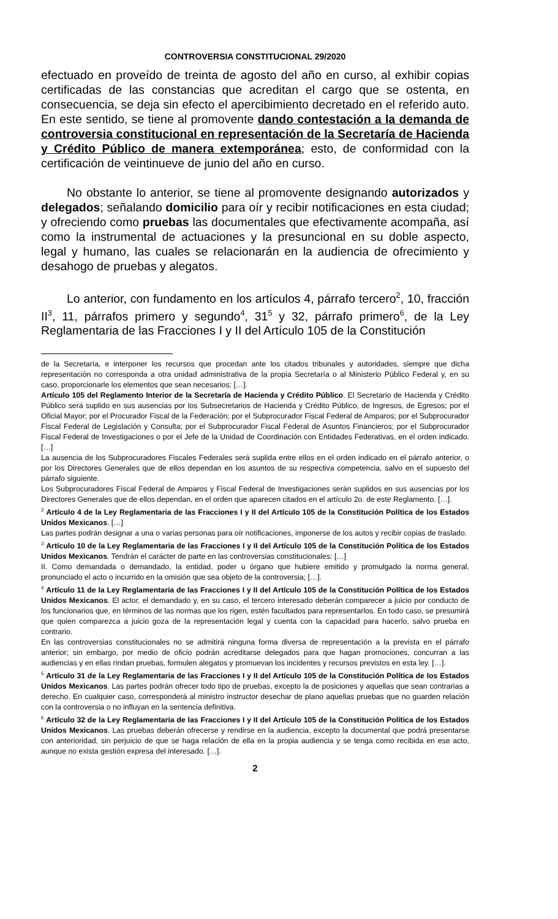CONTROVERSIA CONSTITUCIONAL 29/2020
efectuado en proveído de treinta de agosto del año en curso, al exhibir copias certificadas de las constancias que acreditan el cargo que se ostenta, en consecuencia, se deja sin efecto el apercibimiento decretado en el referido auto. En este sentido, se tiene al promovente dando contestación a la demanda de controversia constitucional en representación de la Secretaría de Hacienda y Crédito Público de manera extemporánea; esto, de conformidad con la certificación de veintinueve de junio del año en curso.
No obstante lo anterior, se tiene al promovente designando autorizados y delegados; señalando domicilio para oír y recibir notificaciones en esta ciudad; y ofreciendo como pruebas las documentales que efectivamente acompaña, así como la instrumental de actuaciones y la presuncional en su doble aspecto, legal y humano, las cuales se relacionarán en la audiencia de ofrecimiento y desahogo de pruebas y alegatos.
Lo anterior, con fundamento en los artículos 4, párrafo tercero<sup>2</sup>, 10, fracción II<sup>3</sup>, 11, párrafos primero y segundo<sup>4</sup>, 31<sup>5</sup> y 32, párrafo primero<sup>6</sup>, de la Ley Reglamentaria de las Fracciones I y II del Artículo 105 de la Constitución
de la Secretaría, e interponer los recursos que procedan ante los citados tribunales y autoridades, siempre que dicha representación no corresponda a otra unidad administrativa de la propia Secretaría o al Ministerio Público Federal y, en su caso, proporcionarle los elementos que sean necesarios; […].
Artículo 105 del Reglamento Interior de la Secretaría de Hacienda y Crédito Público. El Secretario de Hacienda y Crédito Público será suplido en sus ausencias por los Subsecretarios de Hacienda y Crédito Público, de Ingresos, de Egresos; por el Oficial Mayor; por el Procurador Fiscal de la Federación; por el Subprocurador Fiscal Federal de Amparos; por el Subprocurador Fiscal Federal de Legislación y Consulta; por el Subprocurador Fiscal Federal de Asuntos Financieros; por el Subprocurador Fiscal Federal de Investigaciones o por el Jefe de la Unidad de Coordinación con Entidades Federativas, en el orden indicado. […]
La ausencia de los Subprocuradores Fiscales Federales será suplida entre ellos en el orden indicado en el párrafo anterior, o por los Directores Generales que de ellos dependan en los asuntos de su respectiva competencia, salvo en el supuesto del párrafo siguiente.
Los Subprocuradores Fiscal Federal de Amparos y Fiscal Federal de Investigaciones serán suplidos en sus ausencias por los Directores Generales que de ellos dependan, en el orden que aparecen citados en el artículo 2o. de este Reglamento. […].
<sup>2</sup> Artículo 4 de la Ley Reglamentaria de las Fracciones I y II del Artículo 105 de la Constitución Política de los Estados Unidos Mexicanos. […]
Las partes podrán designar a una o varias personas para oír notificaciones, imponerse de los autos y recibir copias de traslado.
<sup>3</sup> Artículo 10 de la Ley Reglamentaria de las Fracciones I y II del Artículo 105 de la Constitución Política de los Estados Unidos Mexicanos. Tendrán el carácter de parte en las controversias constitucionales: […]
II. Como demandada o demandado, la entidad, poder u órgano que hubiere emitido y promulgado la norma general, pronunciado el acto o incurrido en la omisión que sea objeto de la controversia; […].
<sup>4</sup> Artículo 11 de la Ley Reglamentaria de las Fracciones I y II del Artículo 105 de la Constitución Política de los Estados Unidos Mexicanos. El actor, el demandado y, en su caso, el tercero interesado deberán comparecer a juicio por conducto de los funcionarios que, en términos de las normas que los rigen, estén facultados para representarlos. En todo caso, se presumirá que quien comparezca a juicio goza de la representación legal y cuenta con la capacidad para hacerlo, salvo prueba en contrario.
En las controversias constitucionales no se admitirá ninguna forma diversa de representación a la prevista en el párrafo anterior; sin embargo, por medio de oficio podrán acreditarse delegados para que hagan promociones, concurran a las audiencias y en ellas rindan pruebas, formulen alegatos y promuevan los incidentes y recursos previstos en esta ley. […].
<sup>5</sup> Artículo 31 de la Ley Reglamentaria de las Fracciones I y II del Artículo 105 de la Constitución Política de los Estados Unidos Mexicanos. Las partes podrán ofrecer todo tipo de pruebas, excepto la de posiciones y aquellas que sean contrarias a derecho. En cualquier caso, corresponderá al ministro instructor desechar de plano aquellas pruebas que no guarden relación con la controversia o no influyan en la sentencia definitiva.
<sup>6</sup> Artículo 32 de la Ley Reglamentaria de las Fracciones I y II del Artículo 105 de la Constitución Política de los Estados Unidos Mexicanos. Las pruebas deberán ofrecerse y rendirse en la audiencia, excepto la documental que podrá presentarse con anterioridad, sin perjuicio de que se haga relación de ella en la propia audiencia y se tenga como recibida en ese acto, aunque no exista gestión expresa del interesado. […].
2